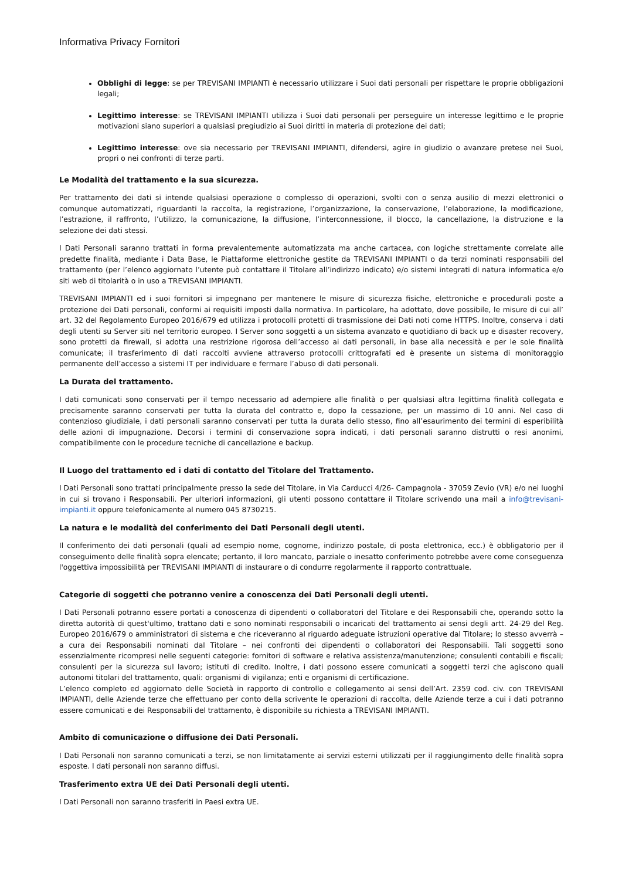Informativa Privacy Fornitori
Obblighi di legge: se per TREVISANI IMPIANTI è necessario utilizzare i Suoi dati personali per rispettare le proprie obbligazioni legali;
Legittimo interesse: se TREVISANI IMPIANTI utilizza i Suoi dati personali per perseguire un interesse legittimo e le proprie motivazioni siano superiori a qualsiasi pregiudizio ai Suoi diritti in materia di protezione dei dati;
Legittimo interesse: ove sia necessario per TREVISANI IMPIANTI, difendersi, agire in giudizio o avanzare pretese nei Suoi, propri o nei confronti di terze parti.
Le Modalità del trattamento e la sua sicurezza.
Per trattamento dei dati si intende qualsiasi operazione o complesso di operazioni, svolti con o senza ausilio di mezzi elettronici o comunque automatizzati, riguardanti la raccolta, la registrazione, l’organizzazione, la conservazione, l’elaborazione, la modificazione, l’estrazione, il raffronto, l’utilizzo, la comunicazione, la diffusione, l’interconnessione, il blocco, la cancellazione, la distruzione e la selezione dei dati stessi.
I Dati Personali saranno trattati in forma prevalentemente automatizzata ma anche cartacea, con logiche strettamente correlate alle predette finalità, mediante i Data Base, le Piattaforme elettroniche gestite da TREVISANI IMPIANTI o da terzi nominati responsabili del trattamento (per l’elenco aggiornato l’utente può contattare il Titolare all’indirizzo indicato) e/o sistemi integrati di natura informatica e/o siti web di titolarità o in uso a TREVISANI IMPIANTI.
TREVISANI IMPIANTI ed i suoi fornitori si impegnano per mantenere le misure di sicurezza fisiche, elettroniche e procedurali poste a protezione dei Dati personali, conformi ai requisiti imposti dalla normativa. In particolare, ha adottato, dove possibile, le misure di cui all’ art. 32 del Regolamento Europeo 2016/679 ed utilizza i protocolli protetti di trasmissione dei Dati noti come HTTPS. Inoltre, conserva i dati degli utenti su Server siti nel territorio europeo. I Server sono soggetti a un sistema avanzato e quotidiano di back up e disaster recovery, sono protetti da firewall, si adotta una restrizione rigorosa dell’accesso ai dati personali, in base alla necessità e per le sole finalità comunicate; il trasferimento di dati raccolti avviene attraverso protocolli crittografati ed è presente un sistema di monitoraggio permanente dell’accesso a sistemi IT per individuare e fermare l’abuso di dati personali.
La Durata del trattamento.
I dati comunicati sono conservati per il tempo necessario ad adempiere alle finalità o per qualsiasi altra legittima finalità collegata e precisamente saranno conservati per tutta la durata del contratto e, dopo la cessazione, per un massimo di 10 anni. Nel caso di contenzioso giudiziale, i dati personali saranno conservati per tutta la durata dello stesso, fino all’esaurimento dei termini di esperibilità delle azioni di impugnazione. Decorsi i termini di conservazione sopra indicati, i dati personali saranno distrutti o resi anonimi, compatibilmente con le procedure tecniche di cancellazione e backup.
Il Luogo del trattamento ed i dati di contatto del Titolare del Trattamento.
I Dati Personali sono trattati principalmente presso la sede del Titolare, in Via Carducci 4/26- Campagnola - 37059 Zevio (VR) e/o nei luoghi in cui si trovano i Responsabili. Per ulteriori informazioni, gli utenti possono contattare il Titolare scrivendo una mail a info@trevisani-impianti.it oppure telefonicamente al numero 045 8730215.
La natura e le modalità del conferimento dei Dati Personali degli utenti.
Il conferimento dei dati personali (quali ad esempio nome, cognome, indirizzo postale, di posta elettronica, ecc.) è obbligatorio per il conseguimento delle finalità sopra elencate; pertanto, il loro mancato, parziale o inesatto conferimento potrebbe avere come conseguenza l'oggettiva impossibilità per TREVISANI IMPIANTI di instaurare o di condurre regolarmente il rapporto contrattuale.
Categorie di soggetti che potranno venire a conoscenza dei Dati Personali degli utenti.
I Dati Personali potranno essere portati a conoscenza di dipendenti o collaboratori del Titolare e dei Responsabili che, operando sotto la diretta autorità di quest'ultimo, trattano dati e sono nominati responsabili o incaricati del trattamento ai sensi degli artt. 24-29 del Reg. Europeo 2016/679 o amministratori di sistema e che riceveranno al riguardo adeguate istruzioni operative dal Titolare; lo stesso avverrà – a cura dei Responsabili nominati dal Titolare – nei confronti dei dipendenti o collaboratori dei Responsabili. Tali soggetti sono essenzialmente ricompresi nelle seguenti categorie: fornitori di software e relativa assistenza/manutenzione; consulenti contabili e fiscali; consulenti per la sicurezza sul lavoro; istituti di credito. Inoltre, i dati possono essere comunicati a soggetti terzi che agiscono quali autonomi titolari del trattamento, quali: organismi di vigilanza; enti e organismi di certificazione.
L’elenco completo ed aggiornato delle Società in rapporto di controllo e collegamento ai sensi dell’Art. 2359 cod. civ. con TREVISANI IMPIANTI, delle Aziende terze che effettuano per conto della scrivente le operazioni di raccolta, delle Aziende terze a cui i dati potranno essere comunicati e dei Responsabili del trattamento, è disponibile su richiesta a TREVISANI IMPIANTI.
Ambito di comunicazione o diffusione dei Dati Personali.
I Dati Personali non saranno comunicati a terzi, se non limitatamente ai servizi esterni utilizzati per il raggiungimento delle finalità sopra esposte. I dati personali non saranno diffusi.
Trasferimento extra UE dei Dati Personali degli utenti.
I Dati Personali non saranno trasferiti in Paesi extra UE.